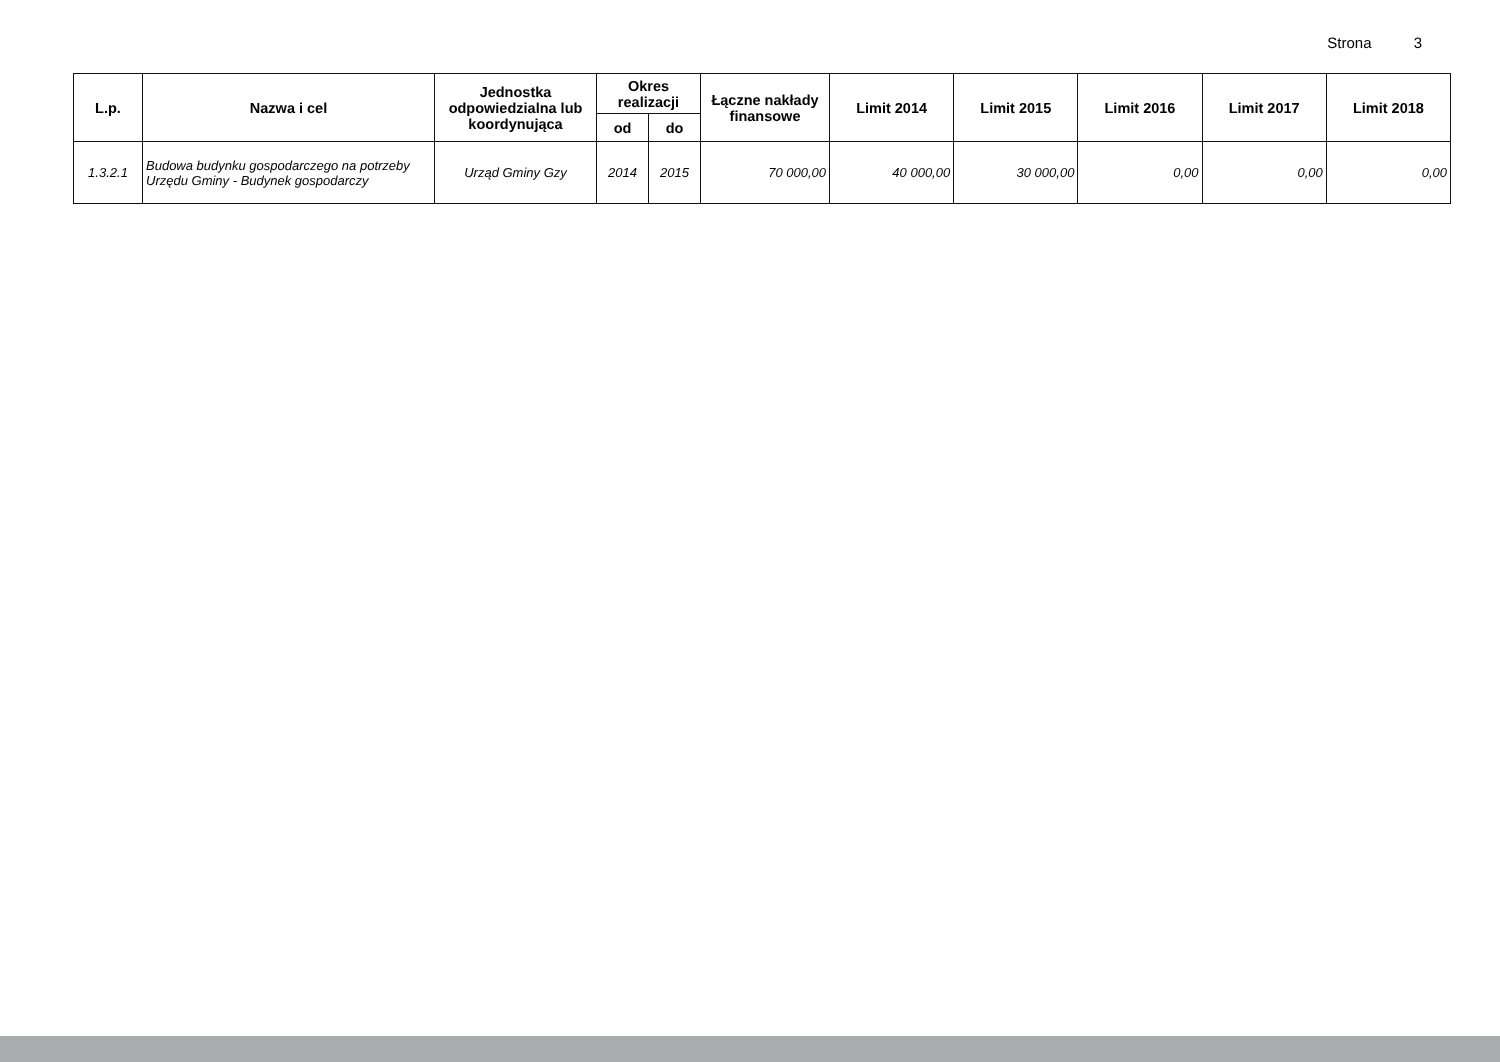Strona 3
| L.p. | Nazwa i cel | Jednostka odpowiedzialna lub koordynująca | Okres realizacji | | Łączne nakłady finansowe | Limit 2014 | Limit 2015 | Limit 2016 | Limit 2017 | Limit 2018 |
| --- | --- | --- | --- | --- | --- | --- | --- | --- | --- | --- |
| | | | od | do | | | | | | |
| 1.3.2.1 | Budowa budynku gospodarczego na potrzeby Urzędu Gminy - Budynek gospodarczy | Urząd Gminy Gzy | 2014 | 2015 | 70 000,00 | 40 000,00 | 30 000,00 | 0,00 | 0,00 | 0,00 |